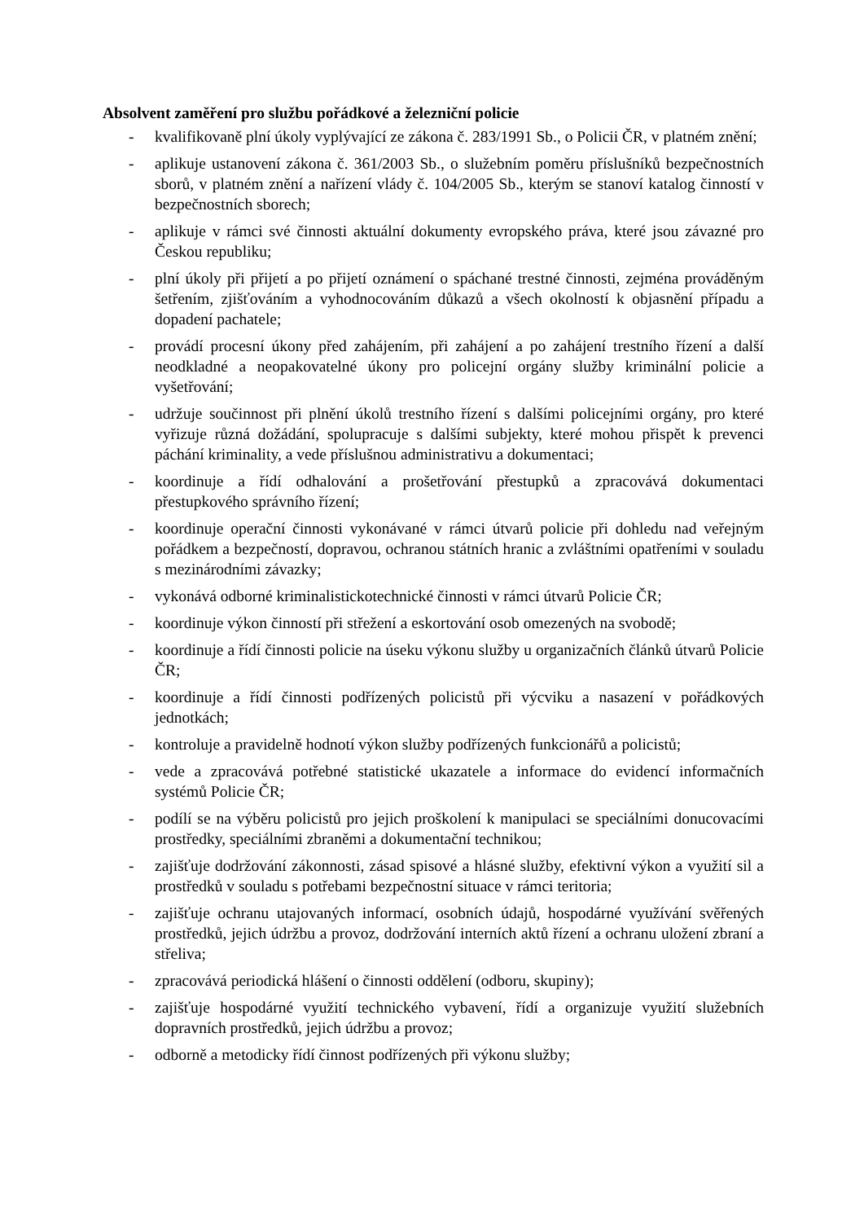Absolvent zaměření pro službu pořádkové a železniční policie
- kvalifikovaně plní úkoly vyplývající ze zákona č. 283/1991 Sb., o Policii ČR, v platném znění;
- aplikuje ustanovení zákona č. 361/2003 Sb., o služebním poměru příslušníků bezpečnostních sborů, v platném znění a nařízení vlády č. 104/2005 Sb., kterým se stanoví katalog činností v bezpečnostních sborech;
- aplikuje v rámci své činnosti aktuální dokumenty evropského práva, které jsou závazné pro Českou republiku;
- plní úkoly při přijetí a po přijetí oznámení o spáchané trestné činnosti, zejména prováděným šetřením, zjišťováním a vyhodnocováním důkazů a všech okolností k objasnění případu a dopadení pachatele;
- provádí procesní úkony před zahájením, při zahájení a po zahájení trestního řízení a další neodkladné a neopakovatelné úkony pro policejní orgány služby kriminální policie a vyšetřování;
- udržuje součinnost při plnění úkolů trestního řízení s dalšími policejními orgány, pro které vyřizuje různá dožádání, spolupracuje s dalšími subjekty, které mohou přispět k prevenci páchání kriminality, a vede příslušnou administrativu a dokumentaci;
- koordinuje a řídí odhalování a prošetřování přestupků a zpracovává dokumentaci přestupkového správního řízení;
- koordinuje operační činnosti vykonávané v rámci útvarů policie při dohledu nad veřejným pořádkem a bezpečností, dopravou, ochranou státních hranic a zvláštními opatřeními v souladu s mezinárodními závazky;
- vykonává odborné kriminalistickotechnické činnosti v rámci útvarů Policie ČR;
- koordinuje výkon činností při střežení a eskortování osob omezených na svobodě;
- koordinuje a řídí činnosti policie na úseku výkonu služby u organizačních článků útvarů Policie ČR;
- koordinuje a řídí činnosti podřízených policistů při výcviku a nasazení v pořádkových jednotkách;
- kontroluje a pravidelně hodnotí výkon služby podřízených funkcionářů a policistů;
- vede a zpracovává potřebné statistické ukazatele a informace do evidencí informačních systémů Policie ČR;
- podílí se na výběru policistů pro jejich proškolení k manipulaci se speciálními donucovacími prostředky, speciálními zbraněmi a dokumentační technikou;
- zajišťuje dodržování zákonnosti, zásad spisové a hlásné služby, efektivní výkon a využití sil a prostředků v souladu s potřebami bezpečnostní situace v rámci teritoria;
- zajišťuje ochranu utajovaných informací, osobních údajů, hospodárné využívání svěřených prostředků, jejich údržbu a provoz, dodržování interních aktů řízení a ochranu uložení zbraní a střeliva;
- zpracovává periodická hlášení o činnosti oddělení (odboru, skupiny);
- zajišťuje hospodárné využití technického vybavení, řídí a organizuje využití služebních dopravních prostředků, jejich údržbu a provoz;
- odborně a metodicky řídí činnost podřízených při výkonu služby;